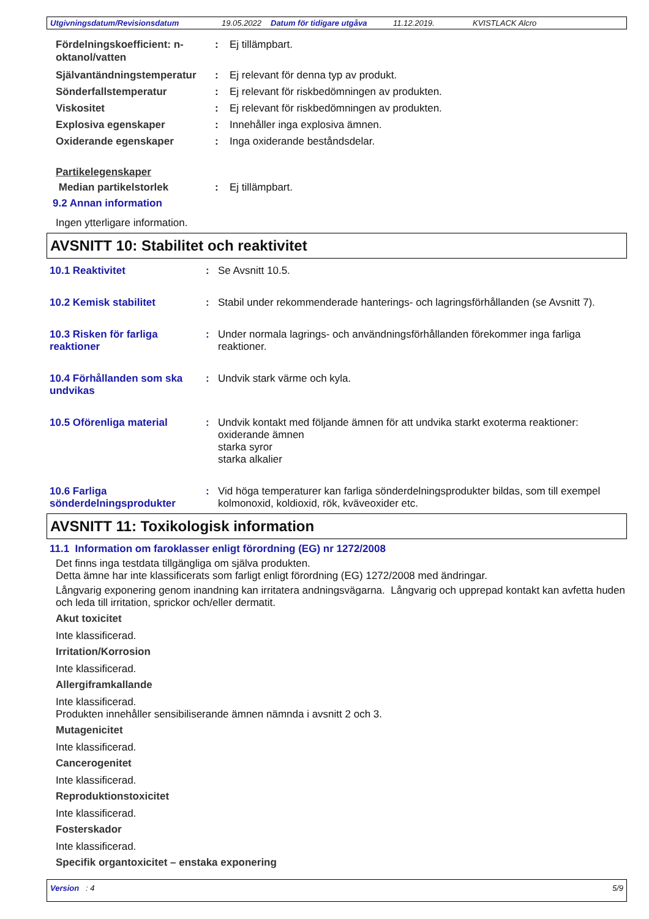Utgivningsdatum/Revisionsdatum 19.05.2022 Datum för tidigare utgåva 11.12.2019. KVISTLACK Alcro
Fördelningskoefficient: n-oktanol/vatten: Ej tillämpbart.
Självantändningstemperatur: Ej relevant för denna typ av produkt.
Sönderfallstemperatur: Ej relevant för riskbedömningen av produkten.
Viskositet: Ej relevant för riskbedömningen av produkten.
Explosiva egenskaper: Innehåller inga explosiva ämnen.
Oxiderande egenskaper: Inga oxiderande beståndsdelar.
Partikelegenskaper
Median partikelstorlek: Ej tillämpbart.
9.2 Annan information
Ingen ytterligare information.
AVSNITT 10: Stabilitet och reaktivitet
10.1 Reaktivitet: Se Avsnitt 10.5.
10.2 Kemisk stabilitet: Stabil under rekommenderade hanterings- och lagringsförhållanden (se Avsnitt 7).
10.3 Risken för farliga reaktioner: Under normala lagrings- och användningsförhållanden förekommer inga farliga reaktioner.
10.4 Förhållanden som ska undvikas: Undvik stark värme och kyla.
10.5 Oförenliga material: Undvik kontakt med följande ämnen för att undvika starkt exoterma reaktioner:
oxiderande ämnen
starka syror
starka alkalier
10.6 Farliga sönderdelningsprodukter: Vid höga temperaturer kan farliga sönderdelningsprodukter bildas, som till exempel kolmonoxid, koldioxid, rök, kväveoxider etc.
AVSNITT 11: Toxikologisk information
11.1 Information om faroklasser enligt förordning (EG) nr 1272/2008
Det finns inga testdata tillgängliga om själva produkten.
Detta ämne har inte klassificerats som farligt enligt förordning (EG) 1272/2008 med ändringar.
Långvarig exponering genom inandning kan irritatera andningsvägarna. Långvarig och upprepad kontakt kan avfetta huden och leda till irritation, sprickor och/eller dermatit.
Akut toxicitet
Inte klassificerad.
Irritation/Korrosion
Inte klassificerad.
Allergiframkallande
Inte klassificerad.
Produkten innehåller sensibiliserande ämnen nämnda i avsnitt 2 och 3.
Mutagenicitet
Inte klassificerad.
Cancerogenitet
Inte klassificerad.
Reproduktionstoxicitet
Inte klassificerad.
Fosterskador
Inte klassificerad.
Specifik organtoxicitet – enstaka exponering
Version : 4 5/9